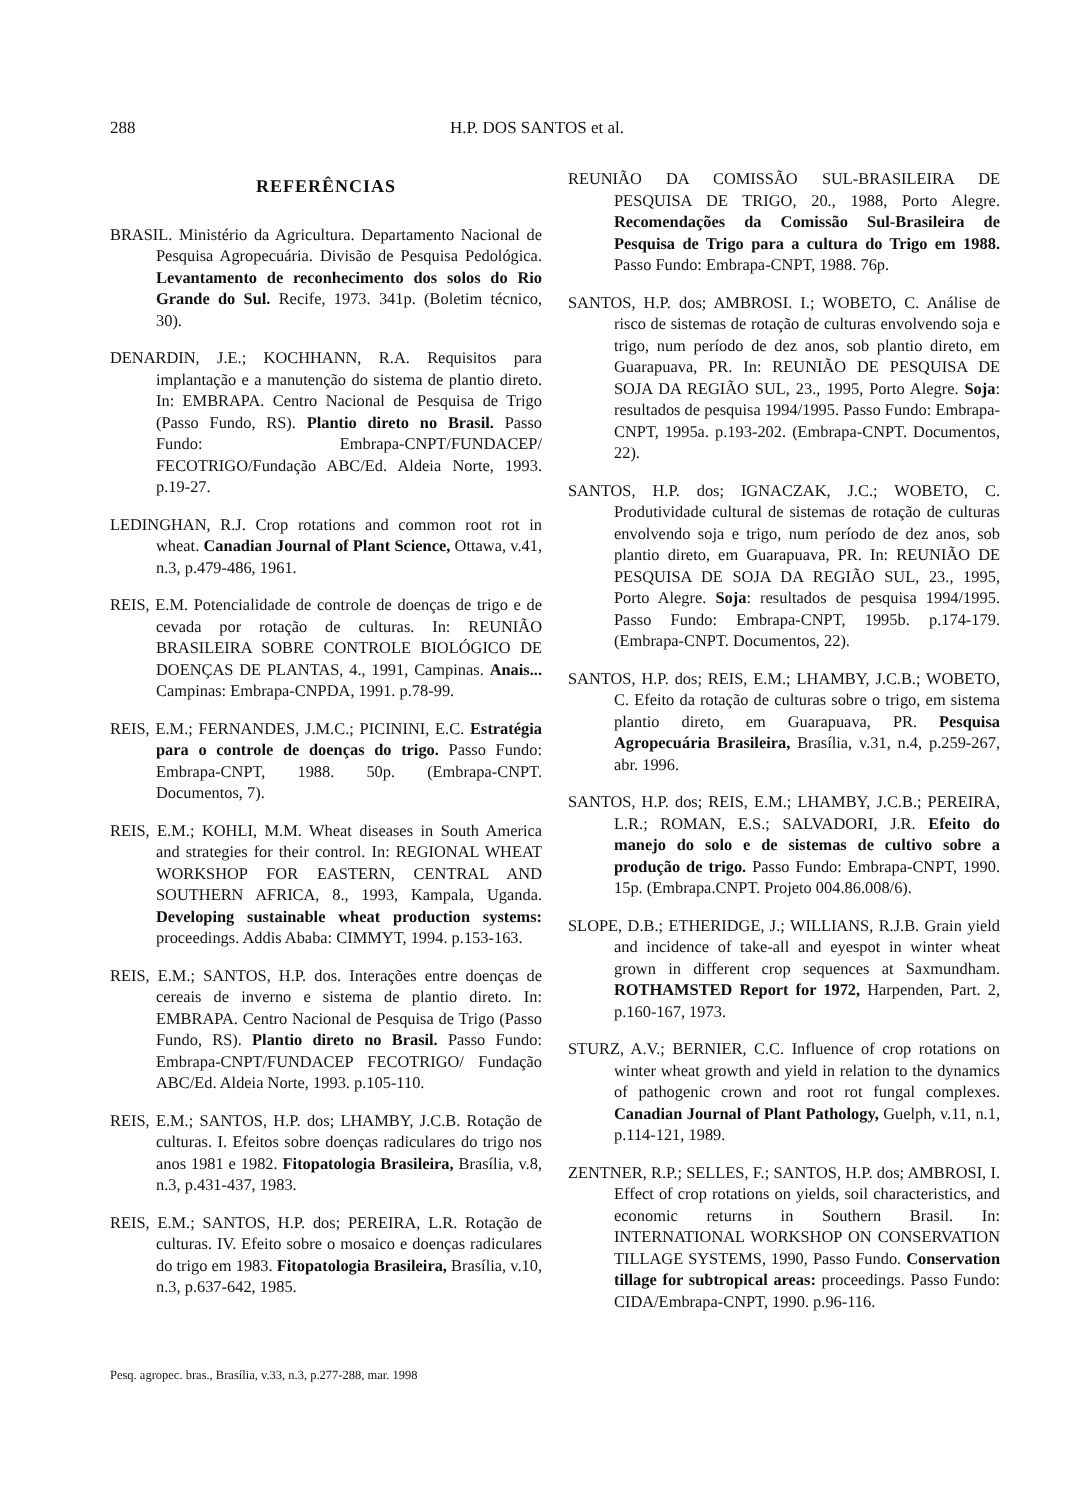288 H.P. DOS SANTOS et al.
REFERÊNCIAS
BRASIL. Ministério da Agricultura. Departamento Nacional de Pesquisa Agropecuária. Divisão de Pesquisa Pedológica. Levantamento de reconhecimento dos solos do Rio Grande do Sul. Recife, 1973. 341p. (Boletim técnico, 30).
DENARDIN, J.E.; KOCHHANN, R.A. Requisitos para implantação e a manutenção do sistema de plantio direto. In: EMBRAPA. Centro Nacional de Pesquisa de Trigo (Passo Fundo, RS). Plantio direto no Brasil. Passo Fundo: Embrapa-CNPT/FUNDACEP/ FECOTRIGO/Fundação ABC/Ed. Aldeia Norte, 1993. p.19-27.
LEDINGHAN, R.J. Crop rotations and common root rot in wheat. Canadian Journal of Plant Science, Ottawa, v.41, n.3, p.479-486, 1961.
REIS, E.M. Potencialidade de controle de doenças de trigo e de cevada por rotação de culturas. In: REUNIÃO BRASILEIRA SOBRE CONTROLE BIOLÓGICO DE DOENÇAS DE PLANTAS, 4., 1991, Campinas. Anais... Campinas: Embrapa-CNPDA, 1991. p.78-99.
REIS, E.M.; FERNANDES, J.M.C.; PICININI, E.C. Estratégia para o controle de doenças do trigo. Passo Fundo: Embrapa-CNPT, 1988. 50p. (Embrapa-CNPT. Documentos, 7).
REIS, E.M.; KOHLI, M.M. Wheat diseases in South America and strategies for their control. In: REGIONAL WHEAT WORKSHOP FOR EASTERN, CENTRAL AND SOUTHERN AFRICA, 8., 1993, Kampala, Uganda. Developing sustainable wheat production systems: proceedings. Addis Ababa: CIMMYT, 1994. p.153-163.
REIS, E.M.; SANTOS, H.P. dos. Interações entre doenças de cereais de inverno e sistema de plantio direto. In: EMBRAPA. Centro Nacional de Pesquisa de Trigo (Passo Fundo, RS). Plantio direto no Brasil. Passo Fundo: Embrapa-CNPT/FUNDACEP FECOTRIGO/ Fundação ABC/Ed. Aldeia Norte, 1993. p.105-110.
REIS, E.M.; SANTOS, H.P. dos; LHAMBY, J.C.B. Rotação de culturas. I. Efeitos sobre doenças radiculares do trigo nos anos 1981 e 1982. Fitopatologia Brasileira, Brasília, v.8, n.3, p.431-437, 1983.
REIS, E.M.; SANTOS, H.P. dos; PEREIRA, L.R. Rotação de culturas. IV. Efeito sobre o mosaico e doenças radiculares do trigo em 1983. Fitopatologia Brasileira, Brasília, v.10, n.3, p.637-642, 1985.
REUNIÃO DA COMISSÃO SUL-BRASILEIRA DE PESQUISA DE TRIGO, 20., 1988, Porto Alegre. Recomendações da Comissão Sul-Brasileira de Pesquisa de Trigo para a cultura do Trigo em 1988. Passo Fundo: Embrapa-CNPT, 1988. 76p.
SANTOS, H.P. dos; AMBROSI. I.; WOBETO, C. Análise de risco de sistemas de rotação de culturas envolvendo soja e trigo, num período de dez anos, sob plantio direto, em Guarapuava, PR. In: REUNIÃO DE PESQUISA DE SOJA DA REGIÃO SUL, 23., 1995, Porto Alegre. Soja: resultados de pesquisa 1994/1995. Passo Fundo: Embrapa-CNPT, 1995a. p.193-202. (Embrapa-CNPT. Documentos, 22).
SANTOS, H.P. dos; IGNACZAK, J.C.; WOBETO, C. Produtividade cultural de sistemas de rotação de culturas envolvendo soja e trigo, num período de dez anos, sob plantio direto, em Guarapuava, PR. In: REUNIÃO DE PESQUISA DE SOJA DA REGIÃO SUL, 23., 1995, Porto Alegre. Soja: resultados de pesquisa 1994/1995. Passo Fundo: Embrapa-CNPT, 1995b. p.174-179. (Embrapa-CNPT. Documentos, 22).
SANTOS, H.P. dos; REIS, E.M.; LHAMBY, J.C.B.; WOBETO, C. Efeito da rotação de culturas sobre o trigo, em sistema plantio direto, em Guarapuava, PR. Pesquisa Agropecuária Brasileira, Brasília, v.31, n.4, p.259-267, abr. 1996.
SANTOS, H.P. dos; REIS, E.M.; LHAMBY, J.C.B.; PEREIRA, L.R.; ROMAN, E.S.; SALVADORI, J.R. Efeito do manejo do solo e de sistemas de cultivo sobre a produção de trigo. Passo Fundo: Embrapa-CNPT, 1990. 15p. (Embrapa.CNPT. Projeto 004.86.008/6).
SLOPE, D.B.; ETHERIDGE, J.; WILLIANS, R.J.B. Grain yield and incidence of take-all and eyespot in winter wheat grown in different crop sequences at Saxmundham. ROTHAMSTED Report for 1972, Harpenden, Part. 2, p.160-167, 1973.
STURZ, A.V.; BERNIER, C.C. Influence of crop rotations on winter wheat growth and yield in relation to the dynamics of pathogenic crown and root rot fungal complexes. Canadian Journal of Plant Pathology, Guelph, v.11, n.1, p.114-121, 1989.
ZENTNER, R.P.; SELLES, F.; SANTOS, H.P. dos; AMBROSI, I. Effect of crop rotations on yields, soil characteristics, and economic returns in Southern Brasil. In: INTERNATIONAL WORKSHOP ON CONSERVATION TILLAGE SYSTEMS, 1990, Passo Fundo. Conservation tillage for subtropical areas: proceedings. Passo Fundo: CIDA/Embrapa-CNPT, 1990. p.96-116.
Pesq. agropec. bras., Brasília, v.33, n.3, p.277-288, mar. 1998